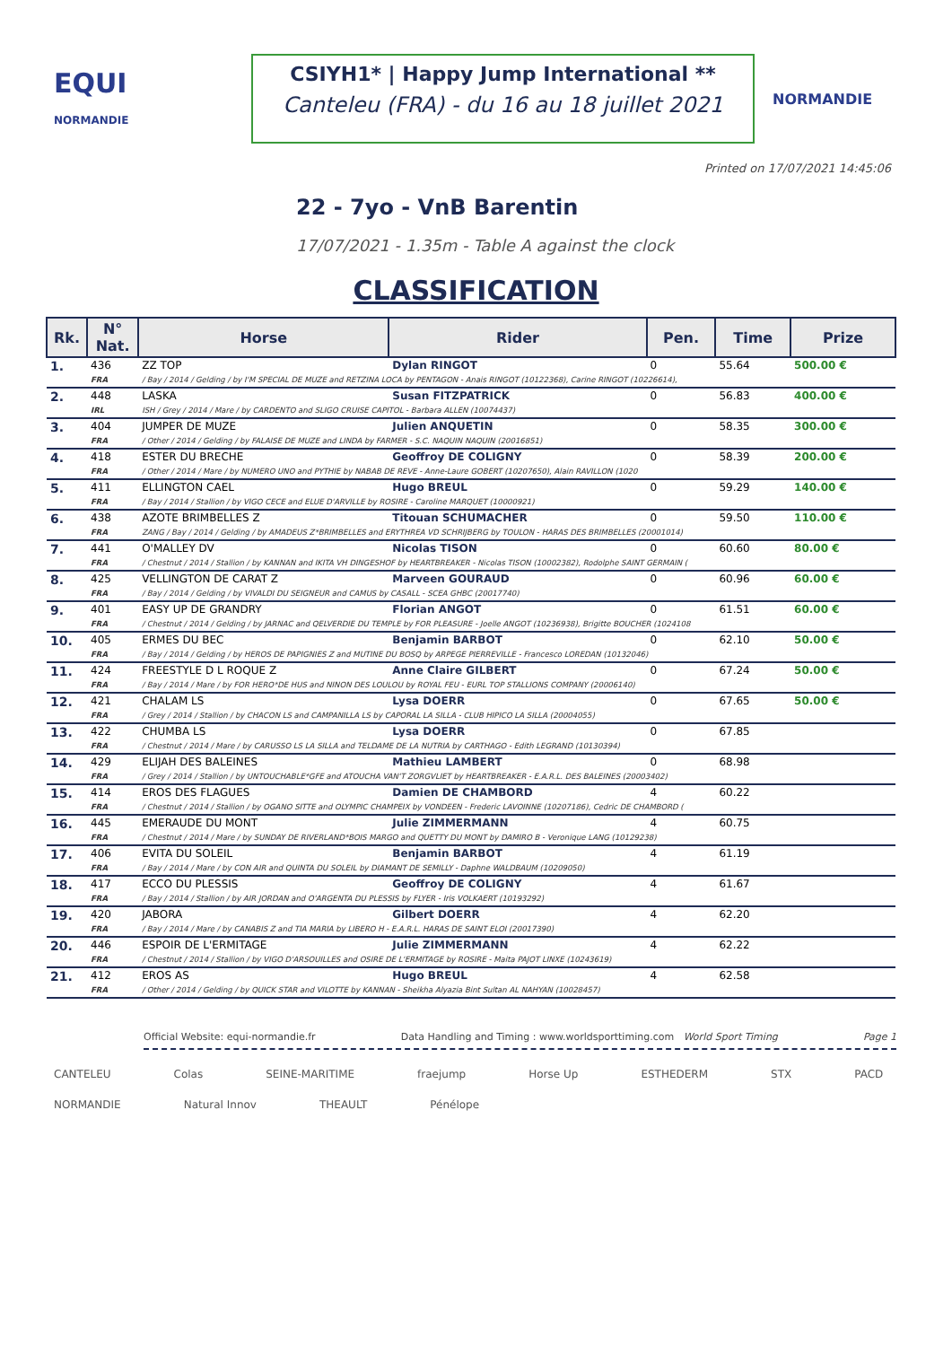EQUI
NORMANDIE
CSIYH1* | Happy Jump International **
Canteleu (FRA) - du 16 au 18 juillet 2021
NORMANDIE
Printed on 17/07/2021 14:45:06
22 - 7yo - VnB Barentin
17/07/2021 - 1.35m - Table A against the clock
CLASSIFICATION
| Rk. | N° Nat. | Horse | Rider | Pen. | Time | Prize |
| --- | --- | --- | --- | --- | --- | --- |
| 1. | 436 | ZZ TOP | Dylan RINGOT | 0 | 55.64 | 500.00 € |
| | FRA | / Bay / 2014 / Gelding / by I'M SPECIAL DE MUZE and RETZINA LOCA by PENTAGON - Anais RINGOT (10122368), Carine RINGOT (10226614), | | | | |
| 2. | 448 | LASKA | Susan FITZPATRICK | 0 | 56.83 | 400.00 € |
| | IRL | ISH / Grey / 2014 / Mare / by CARDENTO and SLIGO CRUISE CAPITOL - Barbara ALLEN (10074437) | | | | |
| 3. | 404 | JUMPER DE MUZE | Julien ANQUETIN | 0 | 58.35 | 300.00 € |
| | FRA | / Other / 2014 / Gelding / by FALAISE DE MUZE and LINDA by FARMER - S.C. NAQUIN NAQUIN (20016851) | | | | |
| 4. | 418 | ESTER DU BRECHE | Geoffroy DE COLIGNY | 0 | 58.39 | 200.00 € |
| | FRA | / Other / 2014 / Mare / by NUMERO UNO and PYTHIE by NABAB DE REVE - Anne-Laure GOBERT (10207650), Alain RAVILLON (1020 | | | | |
| 5. | 411 | ELLINGTON CAEL | Hugo BREUL | 0 | 59.29 | 140.00 € |
| | FRA | / Bay / 2014 / Stallion / by VIGO CECE and ELUE D'ARVILLE by ROSIRE - Caroline MARQUET (10000921) | | | | |
| 6. | 438 | AZOTE BRIMBELLES Z | Titouan SCHUMACHER | 0 | 59.50 | 110.00 € |
| | FRA | ZANG / Bay / 2014 / Gelding / by AMADEUS Z*BRIMBELLES and ERYTHREA VD SCHRIJBERG by TOULON - HARAS DES BRIMBELLES (20001014) | | | | |
| 7. | 441 | O'MALLEY DV | Nicolas TISON | 0 | 60.60 | 80.00 € |
| | FRA | / Chestnut / 2014 / Stallion / by KANNAN and IKITA VH DINGESHOF by HEARTBREAKER - Nicolas TISON (10002382), Rodolphe SAINT GERMAIN ( | | | | |
| 8. | 425 | VELLINGTON DE CARAT Z | Marveen GOURAUD | 0 | 60.96 | 60.00 € |
| | FRA | / Bay / 2014 / Gelding / by VIVALDI DU SEIGNEUR and CAMUS by CASALL - SCEA GHBC (20017740) | | | | |
| 9. | 401 | EASY UP DE GRANDRY | Florian ANGOT | 0 | 61.51 | 60.00 € |
| | FRA | / Chestnut / 2014 / Gelding / by JARNAC and QELVERDIE DU TEMPLE by FOR PLEASURE - Joelle ANGOT (10236938), Brigitte BOUCHER (1024108 | | | | |
| 10. | 405 | ERMES DU BEC | Benjamin BARBOT | 0 | 62.10 | 50.00 € |
| | FRA | / Bay / 2014 / Gelding / by HEROS DE PAPIGNIES Z and MUTINE DU BOSQ by ARPEGE PIERREVILLE - Francesco LOREDAN (10132046) | | | | |
| 11. | 424 | FREESTYLE D L ROQUE Z | Anne Claire GILBERT | 0 | 67.24 | 50.00 € |
| | FRA | / Bay / 2014 / Mare / by FOR HERO*DE HUS and NINON DES LOULOU by ROYAL FEU - EURL TOP STALLIONS COMPANY (20006140) | | | | |
| 12. | 421 | CHALAM LS | Lysa DOERR | 0 | 67.65 | 50.00 € |
| | FRA | / Grey / 2014 / Stallion / by CHACON LS and CAMPANILLA LS by CAPORAL LA SILLA - CLUB HIPICO LA SILLA (20004055) | | | | |
| 13. | 422 | CHUMBA LS | Lysa DOERR | 0 | 67.85 | |
| | FRA | / Chestnut / 2014 / Mare / by CARUSSO LS LA SILLA and TELDAME DE LA NUTRIA by CARTHAGO - Edith LEGRAND (10130394) | | | | |
| 14. | 429 | ELIJAH DES BALEINES | Mathieu LAMBERT | 0 | 68.98 | |
| | FRA | / Grey / 2014 / Stallion / by UNTOUCHABLE*GFE and ATOUCHA VAN'T ZORGVLIET by HEARTBREAKER - E.A.R.L. DES BALEINES (20003402) | | | | |
| 15. | 414 | EROS DES FLAGUES | Damien DE CHAMBORD | 4 | 60.22 | |
| | FRA | / Chestnut / 2014 / Stallion / by OGANO SITTE and OLYMPIC CHAMPEIX by VONDEEN - Frederic LAVOINNE (10207186), Cedric DE CHAMBORD ( | | | | |
| 16. | 445 | EMERAUDE DU MONT | Julie ZIMMERMANN | 4 | 60.75 | |
| | FRA | / Chestnut / 2014 / Mare / by SUNDAY DE RIVERLAND*BOIS MARGO and QUETTY DU MONT by DAMIRO B - Veronique LANG (10129238) | | | | |
| 17. | 406 | EVITA DU SOLEIL | Benjamin BARBOT | 4 | 61.19 | |
| | FRA | / Bay / 2014 / Mare / by CON AIR and QUINTA DU SOLEIL by DIAMANT DE SEMILLY - Daphne WALDBAUM (10209050) | | | | |
| 18. | 417 | ECCO DU PLESSIS | Geoffroy DE COLIGNY | 4 | 61.67 | |
| | FRA | / Bay / 2014 / Stallion / by AIR JORDAN and O'ARGENTA DU PLESSIS by FLYER - Iris VOLKAERT (10193292) | | | | |
| 19. | 420 | JABORA | Gilbert DOERR | 4 | 62.20 | |
| | FRA | / Bay / 2014 / Mare / by CANABIS Z and TIA MARIA by LIBERO H - E.A.R.L. HARAS DE SAINT ELOI (20017390) | | | | |
| 20. | 446 | ESPOIR DE L'ERMITAGE | Julie ZIMMERMANN | 4 | 62.22 | |
| | FRA | / Chestnut / 2014 / Stallion / by VIGO D'ARSOUILLES and OSIRE DE L'ERMITAGE by ROSIRE - Maita PAJOT LINXE (10243619) | | | | |
| 21. | 412 | EROS AS | Hugo BREUL | 4 | 62.58 | |
| | FRA | / Other / 2014 / Gelding / by QUICK STAR and VILOTTE by KANNAN - Sheikha Alyazia Bint Sultan AL NAHYAN (10028457) | | | | |
Official Website: equi-normandie.fr Data Handling and Timing : www.worldsporttiming.com World Sport Timing Page 1
CANTELEU Colas SEINE-MARITIME fraejump Horse Up ESTHEDERM STX PACD NORMANDIE Natural Innov THEAULT Pénélope